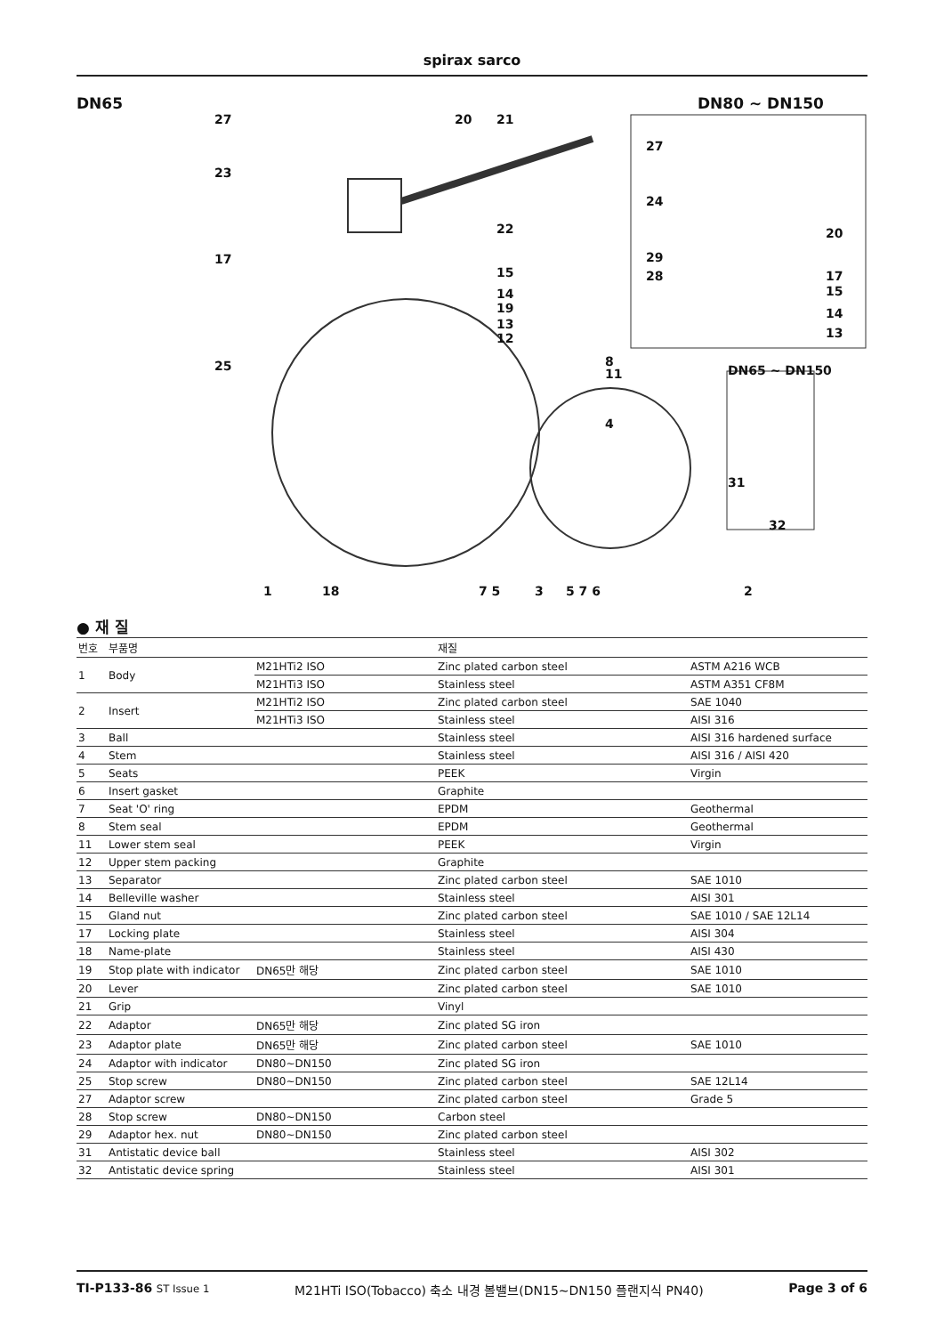spirax sarco
DN65 DN80 ~ DN150
27
23
17
25
20 21
22
15
14
19
13
12
8
11
4
27
24
20
29
28 17
15
14
13
DN65 ~ DN150
31
32
1 18 7 5 3 5 7 6 2
● 재 질
| 번호 | 부품명 | | 재질 | |
| --- | --- | --- | --- | --- |
| 1 | Body | M21HTi2 ISO | Zinc plated carbon steel | ASTM A216 WCB |
| | | M21HTi3 ISO | Stainless steel | ASTM A351 CF8M |
| 2 | Insert | M21HTi2 ISO | Zinc plated carbon steel | SAE 1040 |
| | | M21HTi3 ISO | Stainless steel | AISI 316 |
| 3 | Ball | | Stainless steel | AISI 316 hardened surface |
| 4 | Stem | | Stainless steel | AISI 316 / AISI 420 |
| 5 | Seats | | PEEK | Virgin |
| 6 | Insert gasket | | Graphite | |
| 7 | Seat 'O' ring | | EPDM | Geothermal |
| 8 | Stem seal | | EPDM | Geothermal |
| 11 | Lower stem seal | | PEEK | Virgin |
| 12 | Upper stem packing | | Graphite | |
| 13 | Separator | | Zinc plated carbon steel | SAE 1010 |
| 14 | Belleville washer | | Stainless steel | AISI 301 |
| 15 | Gland nut | | Zinc plated carbon steel | SAE 1010 / SAE 12L14 |
| 17 | Locking plate | | Stainless steel | AISI 304 |
| 18 | Name-plate | | Stainless steel | AISI 430 |
| 19 | Stop plate with indicator | DN65만 해당 | Zinc plated carbon steel | SAE 1010 |
| 20 | Lever | | Zinc plated carbon steel | SAE 1010 |
| 21 | Grip | | Vinyl | |
| 22 | Adaptor | DN65만 해당 | Zinc plated SG iron | |
| 23 | Adaptor plate | DN65만 해당 | Zinc plated carbon steel | SAE 1010 |
| 24 | Adaptor with indicator | DN80~DN150 | Zinc plated SG iron | |
| 25 | Stop screw | DN80~DN150 | Zinc plated carbon steel | SAE 12L14 |
| 27 | Adaptor screw | | Zinc plated carbon steel | Grade 5 |
| 28 | Stop screw | DN80~DN150 | Carbon steel | |
| 29 | Adaptor hex. nut | DN80~DN150 | Zinc plated carbon steel | |
| 31 | Antistatic device ball | | Stainless steel | AISI 302 |
| 32 | Antistatic device spring | | Stainless steel | AISI 301 |
TI-P133-86 ST Issue 1 M21HTi ISO(Tobacco) 축소 내경 볼밸브(DN15~DN150 플랜지식 PN40) Page 3 of 6